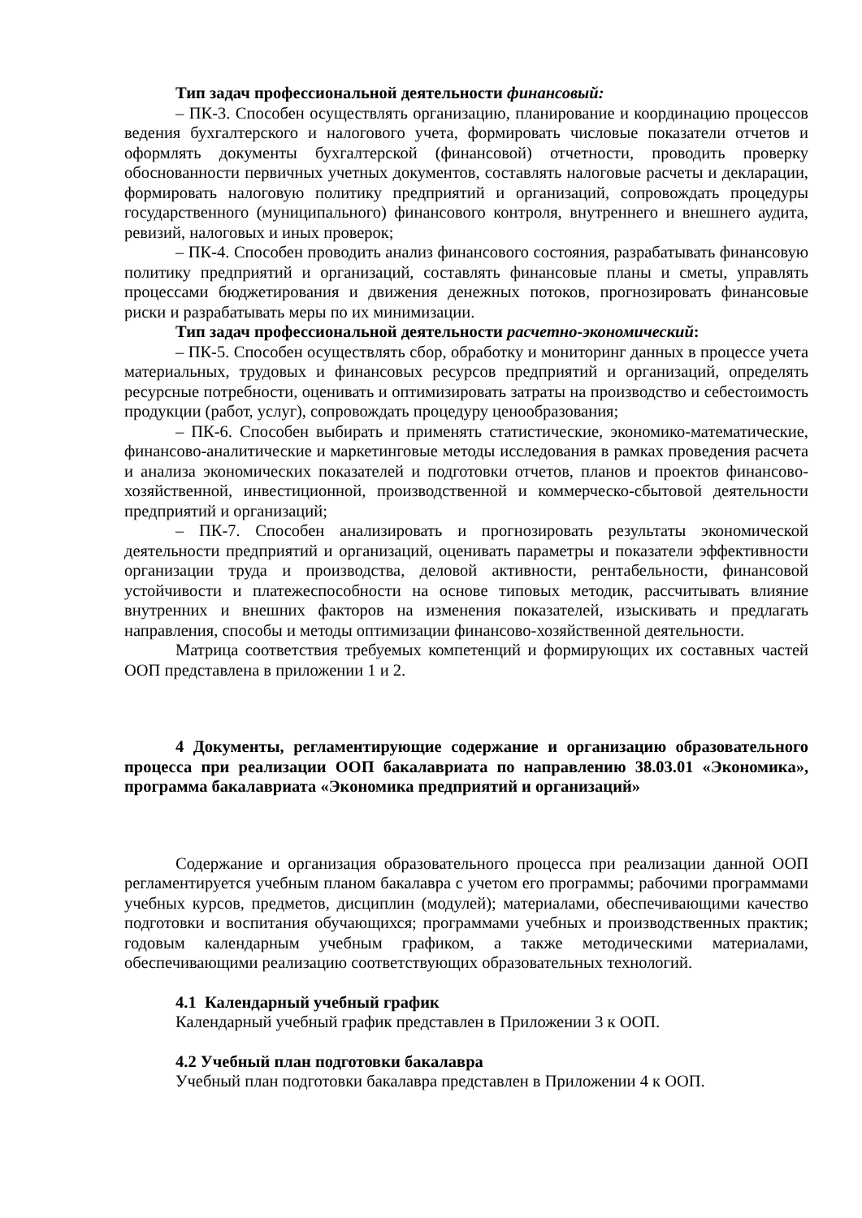Тип задач профессиональной деятельности финансовый:
– ПК-3. Способен осуществлять организацию, планирование и координацию процессов ведения бухгалтерского и налогового учета, формировать числовые показатели отчетов и оформлять документы бухгалтерской (финансовой) отчетности, проводить проверку обоснованности первичных учетных документов, составлять налоговые расчеты и декларации, формировать налоговую политику предприятий и организаций, сопровождать процедуры государственного (муниципального) финансового контроля, внутреннего и внешнего аудита, ревизий, налоговых и иных проверок;
– ПК-4. Способен проводить анализ финансового состояния, разрабатывать финансовую политику предприятий и организаций, составлять финансовые планы и сметы, управлять процессами бюджетирования и движения денежных потоков, прогнозировать финансовые риски и разрабатывать меры по их минимизации.
Тип задач профессиональной деятельности расчетно-экономический:
– ПК-5. Способен осуществлять сбор, обработку и мониторинг данных в процессе учета материальных, трудовых и финансовых ресурсов предприятий и организаций, определять ресурсные потребности, оценивать и оптимизировать затраты на производство и себестоимость продукции (работ, услуг), сопровождать процедуру ценообразования;
– ПК-6. Способен выбирать и применять статистические, экономико-математические, финансово-аналитические и маркетинговые методы исследования в рамках проведения расчета и анализа экономических показателей и подготовки отчетов, планов и проектов финансово-хозяйственной, инвестиционной, производственной и коммерческо-сбытовой деятельности предприятий и организаций;
– ПК-7. Способен анализировать и прогнозировать результаты экономической деятельности предприятий и организаций, оценивать параметры и показатели эффективности организации труда и производства, деловой активности, рентабельности, финансовой устойчивости и платежеспособности на основе типовых методик, рассчитывать влияние внутренних и внешних факторов на изменения показателей, изыскивать и предлагать направления, способы и методы оптимизации финансово-хозяйственной деятельности.
Матрица соответствия требуемых компетенций и формирующих их составных частей ООП представлена в приложении 1 и 2.
4 Документы, регламентирующие содержание и организацию образовательного процесса при реализации ООП бакалавриата по направлению 38.03.01 «Экономика», программа бакалавриата «Экономика предприятий и организаций»
Содержание и организация образовательного процесса при реализации данной ООП регламентируется учебным планом бакалавра с учетом его программы; рабочими программами учебных курсов, предметов, дисциплин (модулей); материалами, обеспечивающими качество подготовки и воспитания обучающихся; программами учебных и производственных практик; годовым календарным учебным графиком, а также методическими материалами, обеспечивающими реализацию соответствующих образовательных технологий.
4.1 Календарный учебный график
Календарный учебный график представлен в Приложении 3 к ООП.
4.2 Учебный план подготовки бакалавра
Учебный план подготовки бакалавра представлен в Приложении 4 к ООП.